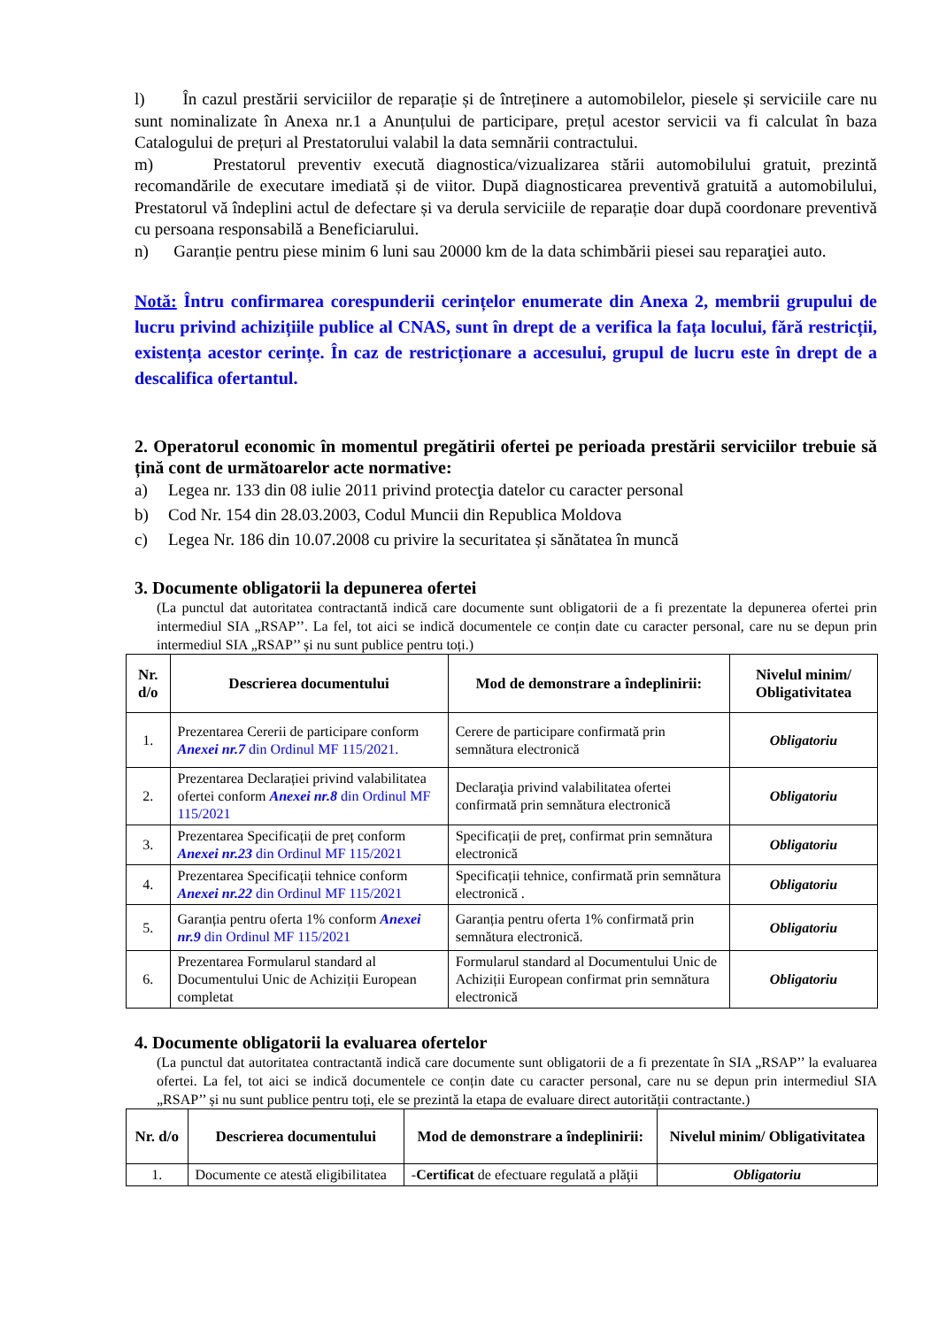l) În cazul prestării serviciilor de reparație și de întreținere a automobilelor, piesele și serviciile care nu sunt nominalizate în Anexa nr.1 a Anunțului de participare, prețul acestor servicii va fi calculat în baza Catalogului de prețuri al Prestatorului valabil la data semnării contractului.
m) Prestatorul preventiv execută diagnostica/vizualizarea stării automobilului gratuit, prezintă recomandările de executare imediată și de viitor. După diagnosticarea preventivă gratuită a automobilului, Prestatorul vă îndeplini actul de defectare și va derula serviciile de reparație doar după coordonare preventivă cu persoana responsabilă a Beneficiarului.
n) Garanție pentru piese minim 6 luni sau 20000 km de la data schimbării piesei sau reparaţiei auto.
Notă: Întru confirmarea corespunderii cerințelor enumerate din Anexa 2, membrii grupului de lucru privind achizițiile publice al CNAS, sunt în drept de a verifica la fața locului, fără restricții, existența acestor cerințe. În caz de restricționare a accesului, grupul de lucru este în drept de a descalifica ofertantul.
2. Operatorul economic în momentul pregătirii ofertei pe perioada prestării serviciilor trebuie să țină cont de următoarelor acte normative:
a) Legea nr. 133 din 08 iulie 2011 privind protecţia datelor cu caracter personal
b) Cod Nr. 154 din 28.03.2003, Codul Muncii din Republica Moldova
c) Legea Nr. 186 din 10.07.2008 cu privire la securitatea și sănătatea în muncă
3. Documente obligatorii la depunerea ofertei
(La punctul dat autoritatea contractantă indică care documente sunt obligatorii de a fi prezentate la depunerea ofertei prin intermediul SIA „RSAP’’. La fel, tot aici se indică documentele ce conțin date cu caracter personal, care nu se depun prin intermediul SIA „RSAP’’ și nu sunt publice pentru toți.)
| Nr. d/o | Descrierea documentului | Mod de demonstrare a îndeplinirii: | Nivelul minim/ Obligativitatea |
| --- | --- | --- | --- |
| 1. | Prezentarea Cererii de participare conform Anexei nr.7 din Ordinul MF 115/2021. | Cerere de participare confirmată prin semnătura electronică | Obligatoriu |
| 2. | Prezentarea Declarației privind valabilitatea ofertei conform Anexei nr.8 din Ordinul MF 115/2021 | Declaraţia privind valabilitatea ofertei confirmată prin semnătura electronică | Obligatoriu |
| 3. | Prezentarea Specificații de preț conform Anexei nr.23 din Ordinul MF 115/2021 | Specificații de preț, confirmat prin semnătura electronică | Obligatoriu |
| 4. | Prezentarea Specificații tehnice conform Anexei nr.22 din Ordinul MF 115/2021 | Specificații tehnice, confirmată prin semnătura electronică . | Obligatoriu |
| 5. | Garanția pentru oferta 1% conform Anexei nr.9 din Ordinul MF 115/2021 | Garanția pentru oferta 1% confirmată prin semnătura electronică. | Obligatoriu |
| 6. | Prezentarea Formularul standard al Documentului Unic de Achiziții European completat | Formularul standard al Documentului Unic de Achiziții European confirmat prin semnătura electronică | Obligatoriu |
4. Documente obligatorii la evaluarea ofertelor
(La punctul dat autoritatea contractantă indică care documente sunt obligatorii de a fi prezentate în SIA „RSAP’’ la evaluarea ofertei. La fel, tot aici se indică documentele ce conțin date cu caracter personal, care nu se depun prin intermediul SIA „RSAP’’ și nu sunt publice pentru toți, ele se prezintă la etapa de evaluare direct autorității contractante.)
| Nr. d/o | Descrierea documentului | Mod de demonstrare a îndeplinirii: | Nivelul minim/ Obligativitatea |
| --- | --- | --- | --- |
| 1. | Documente ce atestă eligibilitatea | - Certificat de efectuare regulată a plăţii | Obligatoriu |